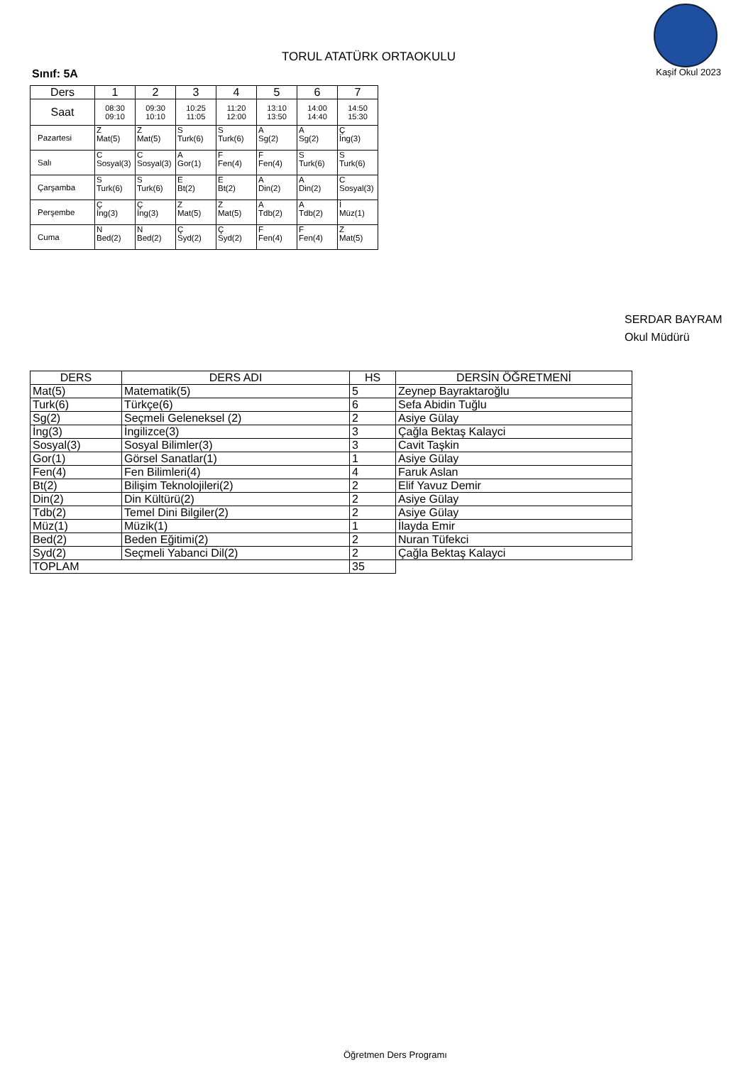TORUL ATATÜRK ORTAOKULU
Sınıf: 5A Kaşif Okul 2023
| Ders | 1 | 2 | 3 | 4 | 5 | 6 | 7 |
| --- | --- | --- | --- | --- | --- | --- | --- |
| Saat | 08:30 09:10 | 09:30 10:10 | 10:25 11:05 | 11:20 12:00 | 13:10 13:50 | 14:00 14:40 | 14:50 15:30 |
| Pazartesi | Z Mat(5) | Z Mat(5) | S Turk(6) | S Turk(6) | A Sg(2) | A Sg(2) | Ç İng(3) |
| Salı | C Sosyal(3) | C Sosyal(3) | A Gor(1) | F Fen(4) | F Fen(4) | S Turk(6) | S Turk(6) |
| Çarşamba | S Turk(6) | S Turk(6) | E Bt(2) | E Bt(2) | A Din(2) | A Din(2) | C Sosyal(3) |
| Perşembe | Ç İng(3) | Ç İng(3) | Z Mat(5) | Z Mat(5) | A Tdb(2) | A Tdb(2) | İ Müz(1) |
| Cuma | N Bed(2) | N Bed(2) | Ç Syd(2) | Ç Syd(2) | F Fen(4) | F Fen(4) | Z Mat(5) |
SERDAR BAYRAM
Okul Müdürü
| DERS | DERS ADI | HS | DERSİN ÖĞRETMENİ |
| --- | --- | --- | --- |
| Mat(5) | Matematik(5) | 5 | Zeynep Bayraktaroğlu |
| Turk(6) | Türkçe(6) | 6 | Sefa Abidin Tuğlu |
| Sg(2) | Seçmeli Geleneksel (2) | 2 | Asiye Gülay |
| İng(3) | İngilizce(3) | 3 | Çağla Bektaş Kalayci |
| Sosyal(3) | Sosyal Bilimler(3) | 3 | Cavit Taşkin |
| Gor(1) | Görsel Sanatlar(1) | 1 | Asiye Gülay |
| Fen(4) | Fen Bilimleri(4) | 4 | Faruk Aslan |
| Bt(2) | Bilişim Teknolojileri(2) | 2 | Elif Yavuz Demir |
| Din(2) | Din Kültürü(2) | 2 | Asiye Gülay |
| Tdb(2) | Temel Dini Bilgiler(2) | 2 | Asiye Gülay |
| Müz(1) | Müzik(1) | 1 | İlayda Emir |
| Bed(2) | Beden Eğitimi(2) | 2 | Nuran Tüfekci |
| Syd(2) | Seçmeli Yabanci Dil(2) | 2 | Çağla Bektaş Kalayci |
| TOPLAM | | 35 | |
Öğretmen Ders Programı